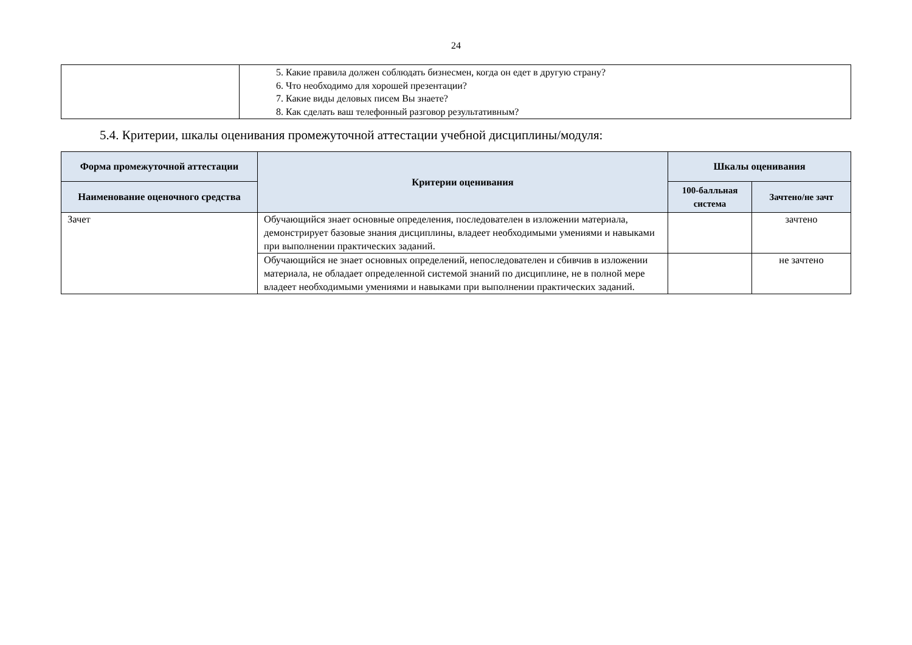24
| | 5. Какие правила должен соблюдать бизнесмен, когда он едет в другую страну? 6. Что необходимо для хорошей презентации? 7. Какие виды деловых писем Вы знаете? 8. Как сделать ваш телефонный разговор результативным? |
5.4. Критерии, шкалы оценивания промежуточной аттестации учебной дисциплины/модуля:
| Форма промежуточной аттестации | Критерии оценивания | Шкалы оценивания | |
| --- | --- | --- | --- |
| Наименование оценочного средства | | 100-балльная система | Зачтено/не зачт |
| Зачет | Обучающийся знает основные определения, последователен в изложении материала, демонстрирует базовые знания дисциплины, владеет необходимыми умениями и навыками при выполнении практических заданий. | | зачтено |
| | Обучающийся не знает основных определений, непоследователен и сбивчив в изложении материала, не обладает определенной системой знаний по дисциплине, не в полной мере владеет необходимыми умениями и навыками при выполнении практических заданий. | | не зачтено |